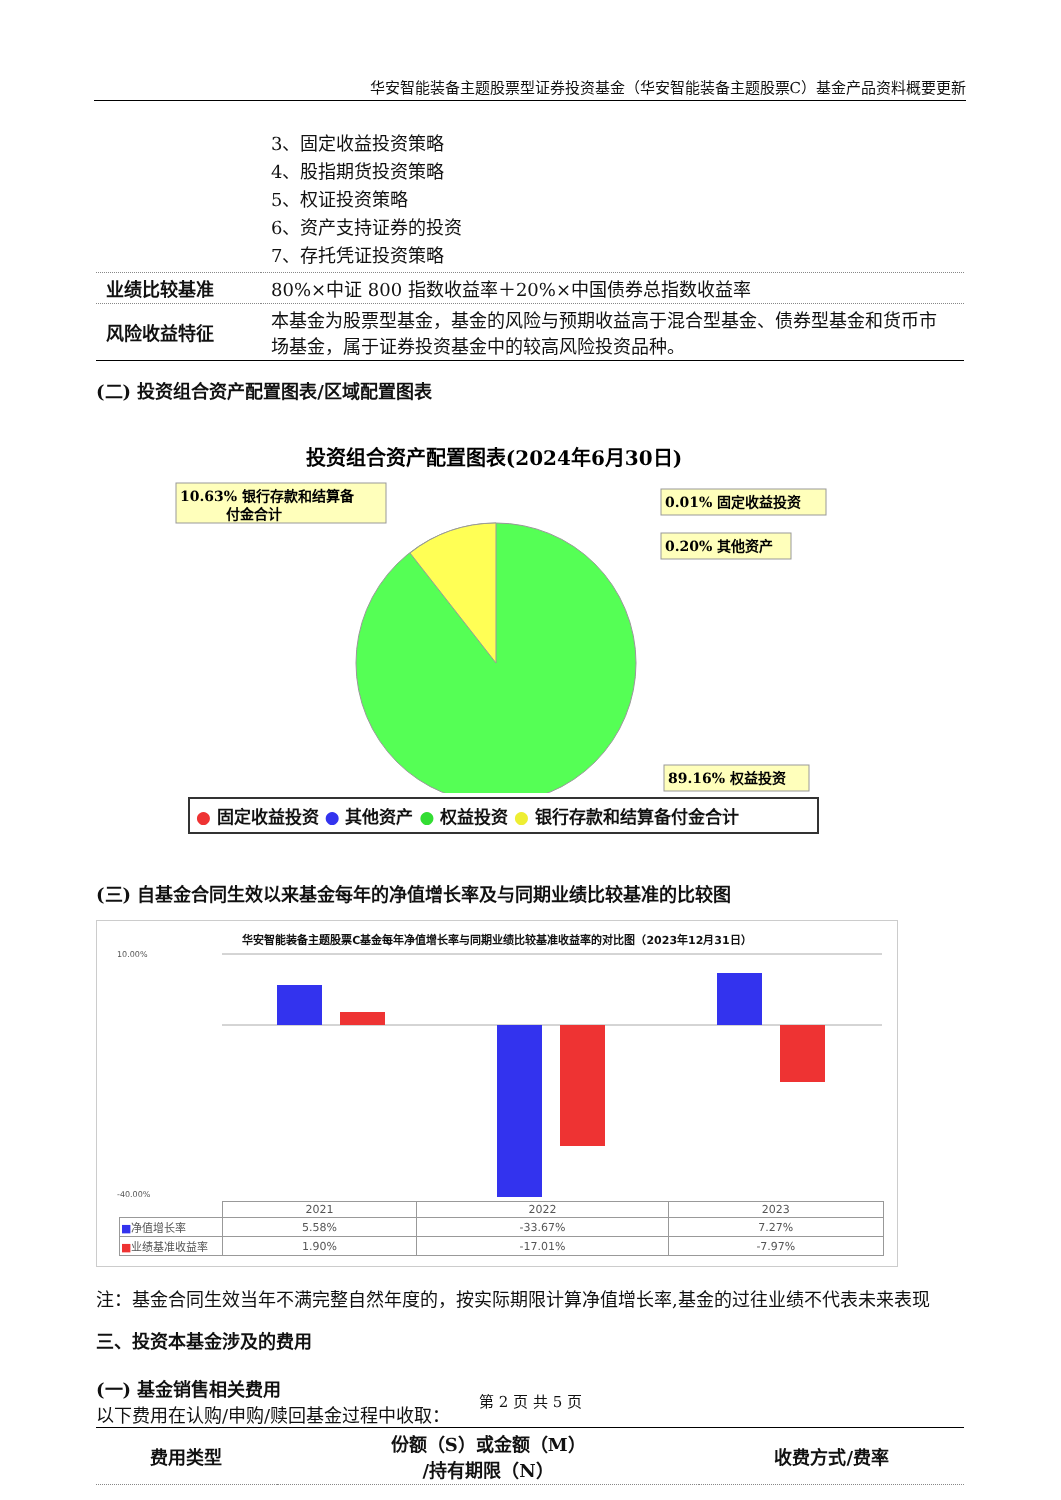华安智能装备主题股票型证券投资基金（华安智能装备主题股票C）基金产品资料概要更新
| | 3、固定收益投资策略 4、股指期货投资策略 5、权证投资策略 6、资产支持证券的投资 7、存托凭证投资策略 |
| 业绩比较基准 | 80%×中证 800 指数收益率＋20%×中国债券总指数收益率 |
| 风险收益特征 | 本基金为股票型基金，基金的风险与预期收益高于混合型基金、债券型基金和货币市场基金，属于证券投资基金中的较高风险投资品种。 |
(二) 投资组合资产配置图表/区域配置图表
投资组合资产配置图表(2024年6月30日)
10.63% 银行存款和结算备
付金合计
0.01% 固定收益投资
0.20% 其他资产
89.16% 权益投资
● 固定收益投资 ● 其他资产 ● 权益投资 ● 银行存款和结算备付金合计
(三) 自基金合同生效以来基金每年的净值增长率及与同期业绩比较基准的比较图
华安智能装备主题股票C基金每年净值增长率与同期业绩比较基准收益率的对比图（2023年12月31日）
10.00%
-40.00%
| | 2021 | 2022 | 2023 |
| ■ 净值增长率 | 5.58% | -33.67% | 7.27% |
| ■ 业绩基准收益率 | 1.90% | -17.01% | -7.97% |
注：基金合同生效当年不满完整自然年度的，按实际期限计算净值增长率,基金的过往业绩不代表未来表现
三、投资本基金涉及的费用
(一) 基金销售相关费用
以下费用在认购/申购/赎回基金过程中收取：
| 费用类型 | 份额（S）或金额（M） /持有期限（N） | 收费方式/费率 |
第 2 页 共 5 页